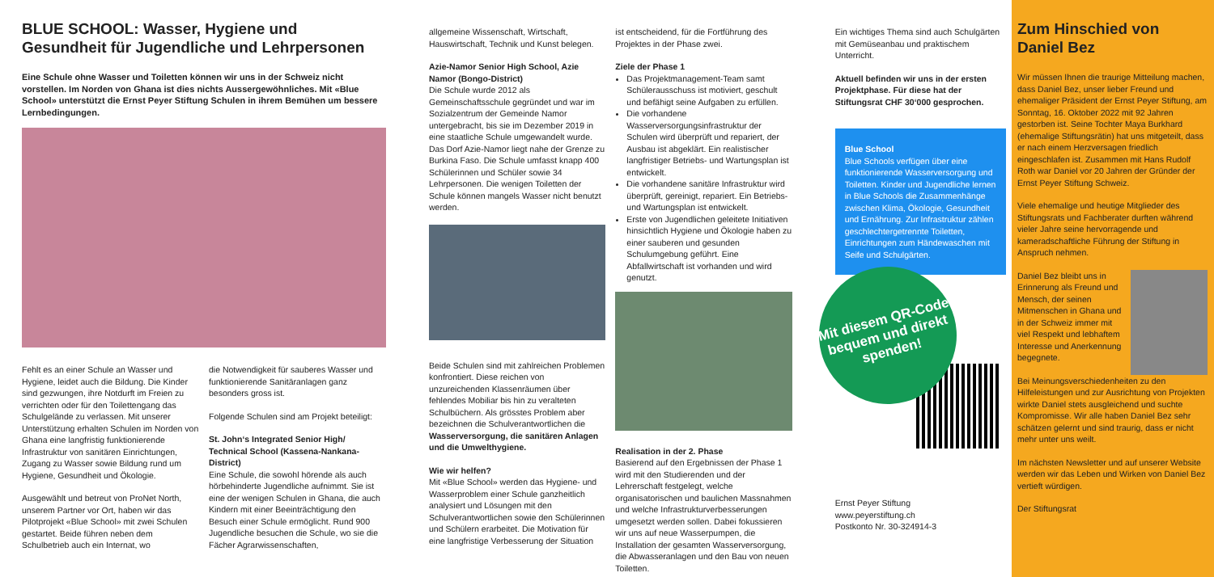BLUE SCHOOL: Wasser, Hygiene und Gesundheit für Jugendliche und Lehrpersonen
Eine Schule ohne Wasser und Toiletten können wir uns in der Schweiz nicht vorstellen. Im Norden von Ghana ist dies nichts Aussergewöhnliches. Mit «Blue School» unterstützt die Ernst Peyer Stiftung Schulen in ihrem Bemühen um bessere Lernbedingungen.
Fehlt es an einer Schule an Wasser und Hygiene, leidet auch die Bildung. Die Kinder sind gezwungen, ihre Notdurft im Freien zu verrichten oder für den Toilettengang das Schulgelände zu verlassen. Mit unserer Unterstützung erhalten Schulen im Norden von Ghana eine langfristig funktionierende Infrastruktur von sanitären Einrichtungen, Zugang zu Wasser sowie Bildung rund um Hygiene, Gesundheit und Ökologie.
Ausgewählt und betreut von ProNet North, unserem Partner vor Ort, haben wir das Pilotprojekt «Blue School» mit zwei Schulen gestartet. Beide führen neben dem Schulbetrieb auch ein Internat, wo
die Notwendigkeit für sauberes Wasser und funktionierende Sanitäranlagen ganz besonders gross ist.
Folgende Schulen sind am Projekt beteiligt:
St. John‘s Integrated Senior High/ Technical School (Kassena-Nankana-District)
Eine Schule, die sowohl hörende als auch hörbehinderte Jugendliche aufnimmt. Sie ist eine der wenigen Schulen in Ghana, die auch Kindern mit einer Beeinträchtigung den Besuch einer Schule ermöglicht. Rund 900 Jugendliche besuchen die Schule, wo sie die Fächer Agrarwissenschaften,
allgemeine Wissenschaft, Wirtschaft, Hauswirtschaft, Technik und Kunst belegen.
Azie-Namor Senior High School, Azie Namor (Bongo-District)
Die Schule wurde 2012 als Gemeinschaftsschule gegründet und war im Sozialzentrum der Gemeinde Namor untergebracht, bis sie im Dezember 2019 in eine staatliche Schule umgewandelt wurde. Das Dorf Azie-Namor liegt nahe der Grenze zu Burkina Faso. Die Schule umfasst knapp 400 Schülerinnen und Schüler sowie 34 Lehrpersonen. Die wenigen Toiletten der Schule können mangels Wasser nicht benutzt werden.
Beide Schulen sind mit zahlreichen Problemen konfrontiert. Diese reichen von unzureichenden Klassenräumen über fehlendes Mobiliar bis hin zu veralteten Schulbüchern. Als grösstes Problem aber bezeichnen die Schulverantwortlichen die Wasserversorgung, die sanitären Anlagen und die Umwelthygiene.
Wie wir helfen?
Mit «Blue School» werden das Hygiene- und Wasserproblem einer Schule ganzheitlich analysiert und Lösungen mit den Schulverantwortlichen sowie den Schülerinnen und Schülern erarbeitet. Die Motivation für eine langfristige Verbesserung der Situation
ist entscheidend, für die Fortführung des Projektes in der Phase zwei.
Ziele der Phase 1
Das Projektmanagement-Team samt Schülerausschuss ist motiviert, geschult und befähigt seine Aufgaben zu erfüllen.
Die vorhandene Wasserversorgungsinfrastruktur der Schulen wird überprüft und repariert, der Ausbau ist abgeklärt. Ein realistischer langfristiger Betriebs- und Wartungsplan ist entwickelt.
Die vorhandene sanitäre Infrastruktur wird überprüft, gereinigt, repariert. Ein Betriebs- und Wartungsplan ist entwickelt.
Erste von Jugendlichen geleitete Initiativen hinsichtlich Hygiene und Ökologie haben zu einer sauberen und gesunden Schulumgebung geführt. Eine Abfallwirtschaft ist vorhanden und wird genutzt.
Realisation in der 2. Phase
Basierend auf den Ergebnissen der Phase 1 wird mit den Studierenden und der Lehrerschaft festgelegt, welche organisatorischen und baulichen Massnahmen und welche Infrastrukturverbesserungen umgesetzt werden sollen. Dabei fokussieren wir uns auf neue Wasserpumpen, die Installation der gesamten Wasserversorgung, die Abwasseranlagen und den Bau von neuen Toiletten.
Ein wichtiges Thema sind auch Schulgärten mit Gemüseanbau und praktischem Unterricht.
Aktuell befinden wir uns in der ersten Projektphase. Für diese hat der Stiftungsrat CHF 30‘000 gesprochen.
Blue School
Blue Schools verfügen über eine funktionierende Wasserversorgung und Toiletten. Kinder und Jugendliche lernen in Blue Schools die Zusammenhänge zwischen Klima, Ökologie, Gesundheit und Ernährung. Zur Infrastruktur zählen geschlechtergetrennte Toiletten, Einrichtungen zum Händewaschen mit Seife und Schulgärten.
Mit diesem QR-Code bequem und direkt spenden!
Ernst Peyer Stiftung
www.peyerstiftung.ch
Postkonto Nr. 30-324914-3
Zum Hinschied von Daniel Bez
Wir müssen Ihnen die traurige Mitteilung machen, dass Daniel Bez, unser lieber Freund und ehemaliger Präsident der Ernst Peyer Stiftung, am Sonntag, 16. Oktober 2022 mit 92 Jahren gestorben ist. Seine Tochter Maya Burkhard (ehemalige Stiftungsrätin) hat uns mitgeteilt, dass er nach einem Herzversagen friedlich eingeschlafen ist. Zusammen mit Hans Rudolf Roth war Daniel vor 20 Jahren der Gründer der Ernst Peyer Stiftung Schweiz.
Viele ehemalige und heutige Mitglieder des Stiftungsrats und Fachberater durften während vieler Jahre seine hervorragende und kameradschaftliche Führung der Stiftung in Anspruch nehmen.
Daniel Bez bleibt uns in Erinnerung als Freund und Mensch, der seinen Mitmenschen in Ghana und in der Schweiz immer mit viel Respekt und lebhaftem Interesse und Anerkennung begegnete.
Bei Meinungsverschiedenheiten zu den Hilfeleistungen und zur Ausrichtung von Projekten wirkte Daniel stets ausgleichend und suchte Kompromisse. Wir alle haben Daniel Bez sehr schätzen gelernt und sind traurig, dass er nicht mehr unter uns weilt.
Im nächsten Newsletter und auf unserer Website werden wir das Leben und Wirken von Daniel Bez vertieft würdigen.
Der Stiftungsrat